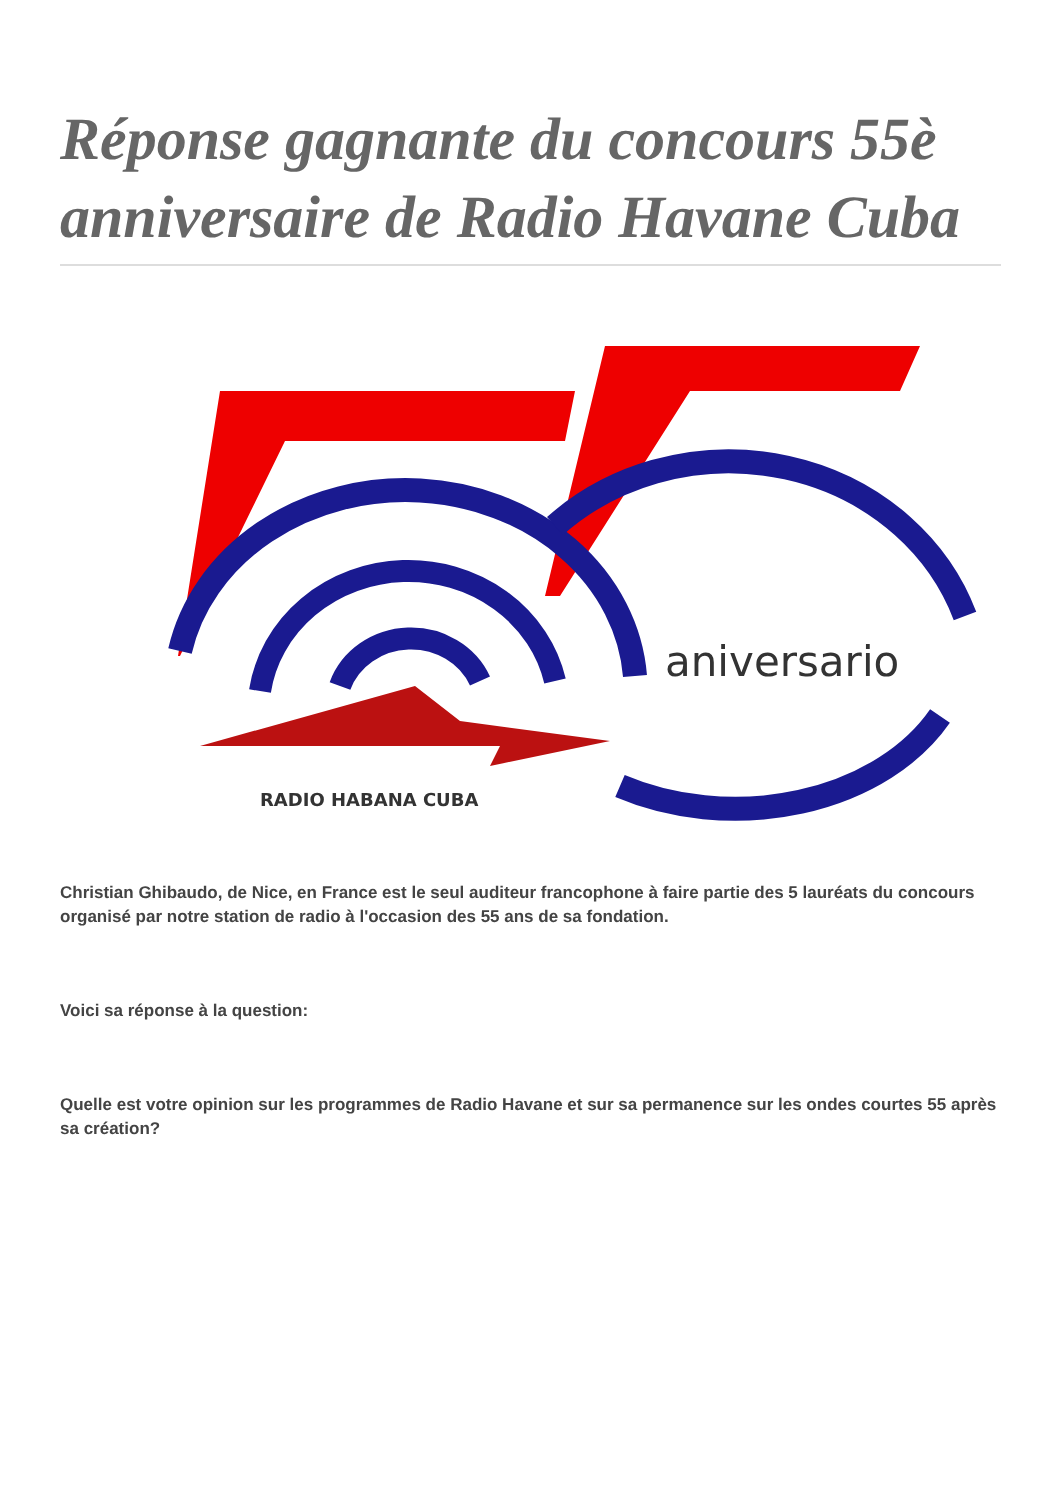Réponse gagnante du concours 55è anniversaire de Radio Havane Cuba
aniversario
RADIO HABANA CUBA
Christian Ghibaudo, de Nice, en France est le seul auditeur francophone à faire partie des 5 lauréats du concours organisé par notre station de radio à l'occasion des 55 ans de sa fondation.
Voici sa réponse à la question:
Quelle est votre opinion sur les programmes de Radio Havane et sur sa permanence sur les ondes courtes 55 après sa création?